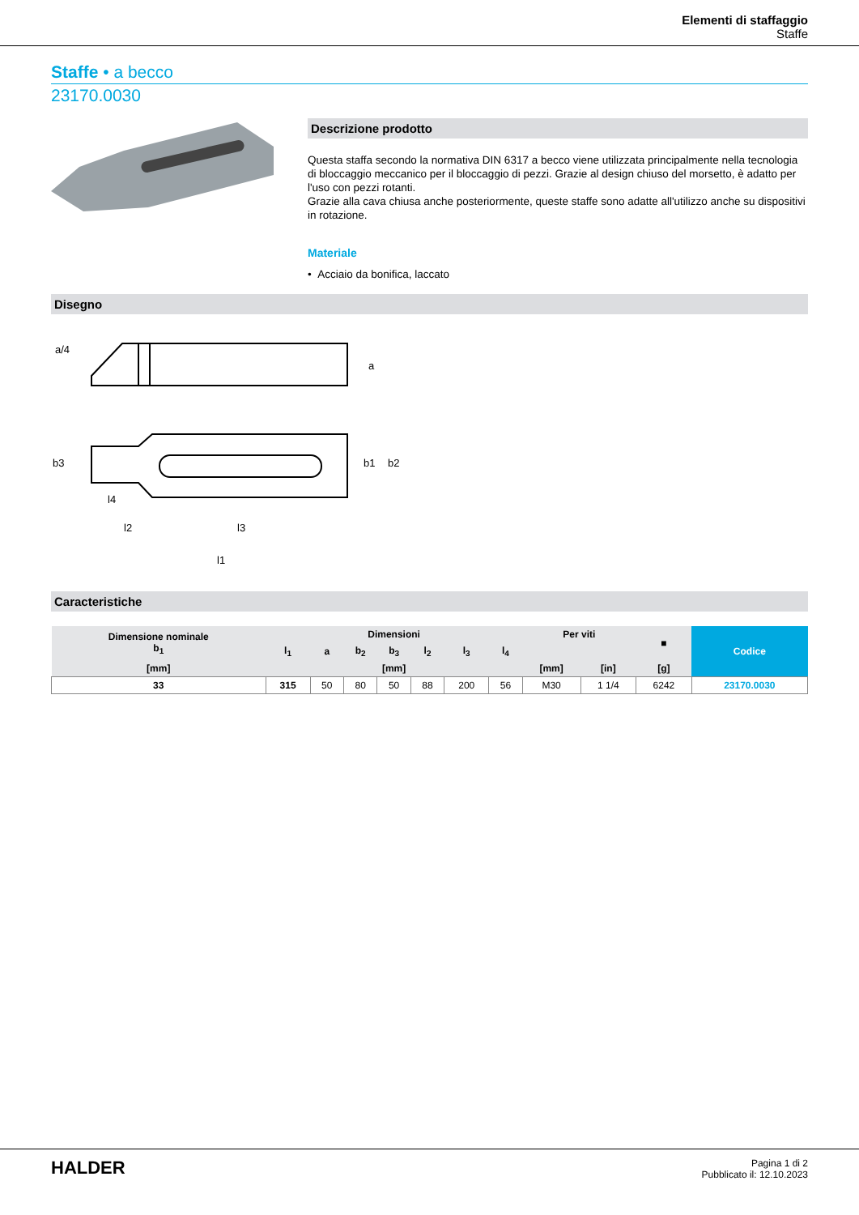Elementi di staffaggio
Staffe
Staffe • a becco
23170.0030
Descrizione prodotto
Questa staffa secondo la normativa DIN 6317 a becco viene utilizzata principalmente nella tecnologia di bloccaggio meccanico per il bloccaggio di pezzi. Grazie al design chiuso del morsetto, è adatto per l'uso con pezzi rotanti.
Grazie alla cava chiusa anche posteriormente, queste staffe sono adatte all'utilizzo anche su dispositivi in rotazione.
Materiale
• Acciaio da bonifica, laccato
Disegno
a/4
a
b3
b1
b2
l4
l2
l3
l1
Caracteristiche
| Dimensione nominale b<sub>1</sub> | Dimensioni | | | | | | | Per viti | | ■ | Codice |
| --- | --- | --- | --- | --- | --- | --- | --- | --- | --- | --- | --- |
| | l<sub>1</sub> | a | b<sub>2</sub> | b<sub>3</sub> | l<sub>2</sub> | l<sub>3</sub> | l<sub>4</sub> | | | | |
| [mm] | [mm] | | | | | | | [mm] | [in] | [g] | |
| 33 | 315 | 50 | 80 | 50 | 88 | 200 | 56 | M30 | 1 1/4 | 6242 | 23170.0030 |
HALDER
Pagina 1 di 2
Pubblicato il: 12.10.2023